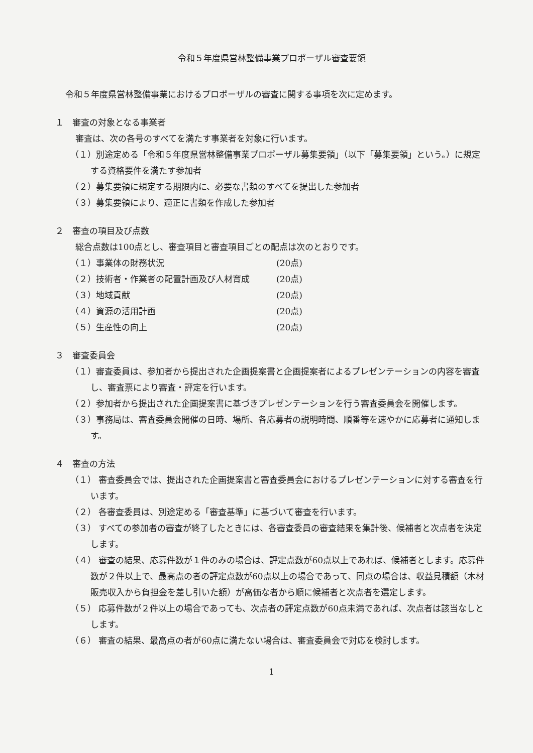令和５年度県営林整備事業プロポーザル審査要領
令和５年度県営林整備事業におけるプロポーザルの審査に関する事項を次に定めます。
１　審査の対象となる事業者
審査は、次の各号のすべてを満たす事業者を対象に行います。
（１）別途定める「令和５年度県営林整備事業プロポーザル募集要領」（以下「募集要領」という。）に規定する資格要件を満たす参加者
（２）募集要領に規定する期限内に、必要な書類のすべてを提出した参加者
（３）募集要領により、適正に書類を作成した参加者
２　審査の項目及び点数
総合点数は100点とし、審査項目と審査項目ごとの配点は次のとおりです。
（１）事業体の財務状況 (20点)
（２）技術者・作業者の配置計画及び人材育成 (20点)
（３）地域貢献 (20点)
（４）資源の活用計画 (20点)
（５）生産性の向上 (20点)
３　審査委員会
（１）審査委員は、参加者から提出された企画提案書と企画提案者によるプレゼンテーションの内容を審査し、審査票により審査・評定を行います。
（２）参加者から提出された企画提案書に基づきプレゼンテーションを行う審査委員会を開催します。
（３）事務局は、審査委員会開催の日時、場所、各応募者の説明時間、順番等を速やかに応募者に通知します。
４　審査の方法
（１） 審査委員会では、提出された企画提案書と審査委員会におけるプレゼンテーションに対する審査を行います。
（２） 各審査委員は、別途定める「審査基準」に基づいて審査を行います。
（３） すべての参加者の審査が終了したときには、各審査委員の審査結果を集計後、候補者と次点者を決定します。
（４） 審査の結果、応募件数が１件のみの場合は、評定点数が60点以上であれば、候補者とします。応募件数が２件以上で、最高点の者の評定点数が60点以上の場合であって、同点の場合は、収益見積額（木材販売収入から負担金を差し引いた額）が高価な者から順に候補者と次点者を選定します。
（５） 応募件数が２件以上の場合であっても、次点者の評定点数が60点未満であれば、次点者は該当なしとします。
（６） 審査の結果、最高点の者が60点に満たない場合は、審査委員会で対応を検討します。
1